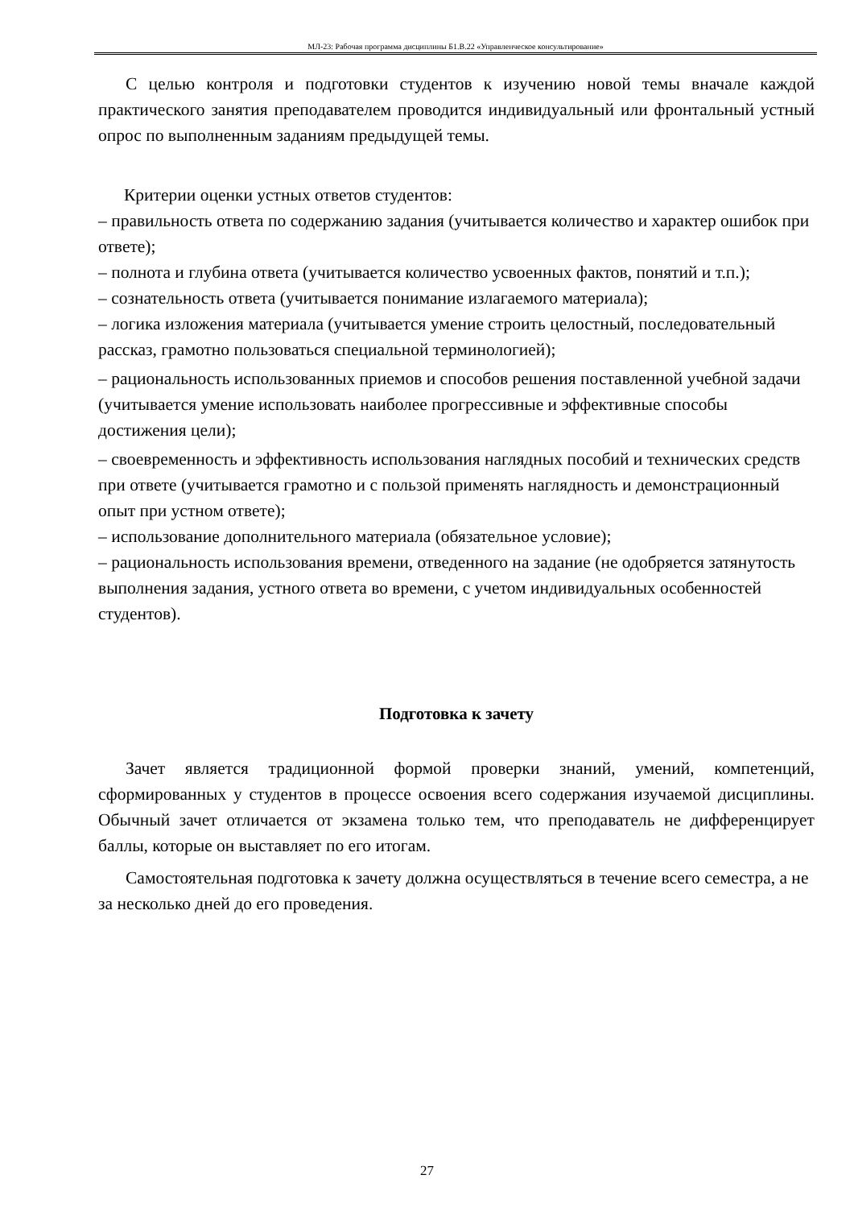МЛ-23: Рабочая программа дисциплины Б1.В.22 «Управленческое консультирование»
С целью контроля и подготовки студентов к изучению новой темы вначале каждой практического занятия преподавателем проводится индивидуальный или фронтальный устный опрос по выполненным заданиям предыдущей темы.
Критерии оценки устных ответов студентов:
– правильность ответа по содержанию задания (учитывается количество и характер ошибок при ответе);
– полнота и глубина ответа (учитывается количество усвоенных фактов, понятий и т.п.);
– сознательность ответа (учитывается понимание излагаемого материала);
– логика изложения материала (учитывается умение строить целостный, последовательный рассказ, грамотно пользоваться специальной терминологией);
– рациональность использованных приемов и способов решения поставленной учебной задачи (учитывается умение использовать наиболее прогрессивные и эффективные способы достижения цели);
– своевременность и эффективность использования наглядных пособий и технических средств при ответе (учитывается грамотно и с пользой применять наглядность и демонстрационный опыт при устном ответе);
– использование дополнительного материала (обязательное условие);
– рациональность использования времени, отведенного на задание (не одобряется затянутость выполнения задания, устного ответа во времени, с учетом индивидуальных особенностей студентов).
Подготовка к зачету
Зачет является традиционной формой проверки знаний, умений, компетенций, сформированных у студентов в процессе освоения всего содержания изучаемой дисциплины. Обычный зачет отличается от экзамена только тем, что преподаватель не дифференцирует баллы, которые он выставляет по его итогам.
Самостоятельная подготовка к зачету должна осуществляться в течение всего семестра, а не за несколько дней до его проведения.
27